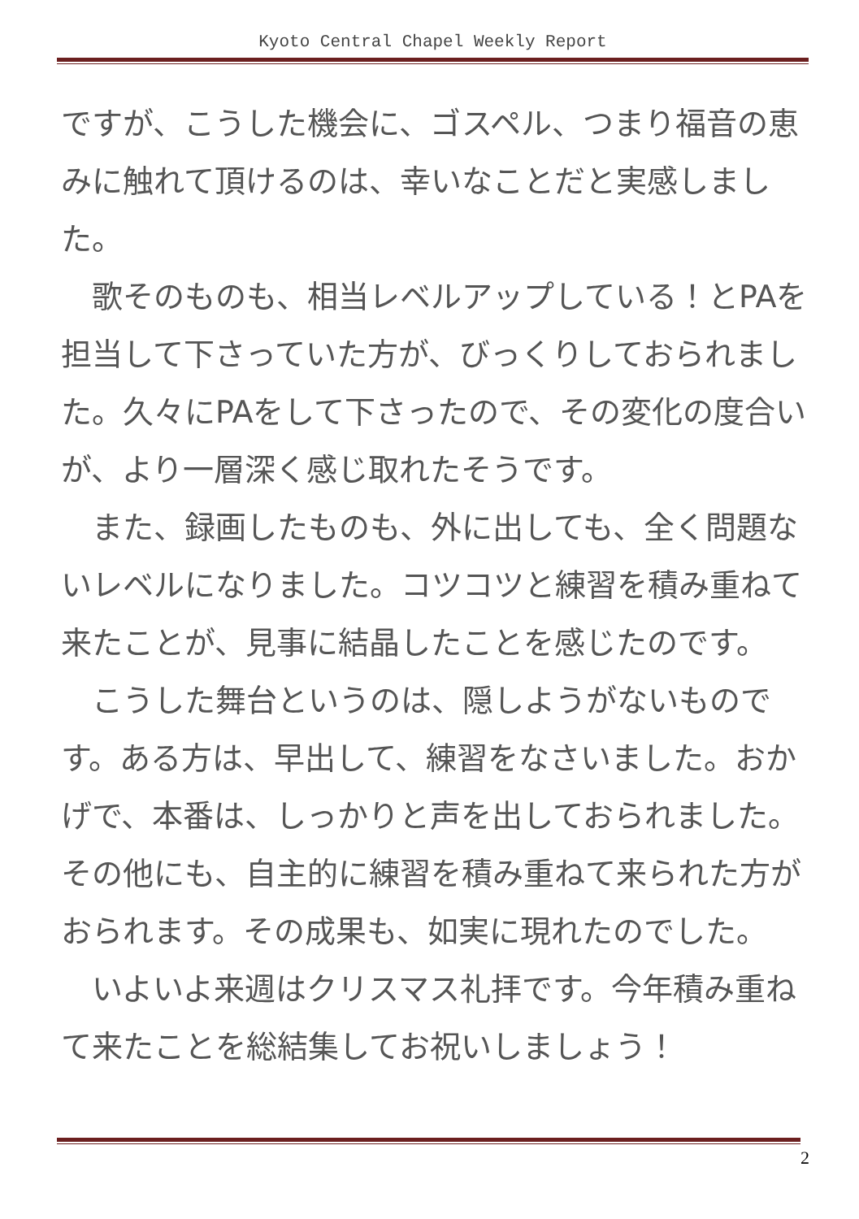Kyoto Central Chapel Weekly Report
ですが、こうした機会に、ゴスペル、つまり福音の恵みに触れて頂けるのは、幸いなことだと実感しました。
　歌そのものも、相当レベルアップしている！とPAを担当して下さっていた方が、びっくりしておられました。久々にPAをして下さったので、その変化の度合いが、より一層深く感じ取れたそうです。
　また、録画したものも、外に出しても、全く問題ないレベルになりました。コツコツと練習を積み重ねて来たことが、見事に結晶したことを感じたのです。
　こうした舞台というのは、隠しようがないものです。ある方は、早出して、練習をなさいました。おかげで、本番は、しっかりと声を出しておられました。その他にも、自主的に練習を積み重ねて来られた方がおられます。その成果も、如実に現れたのでした。
　いよいよ来週はクリスマス礼拝です。今年積み重ねて来たことを総結集してお祝いしましょう！
2